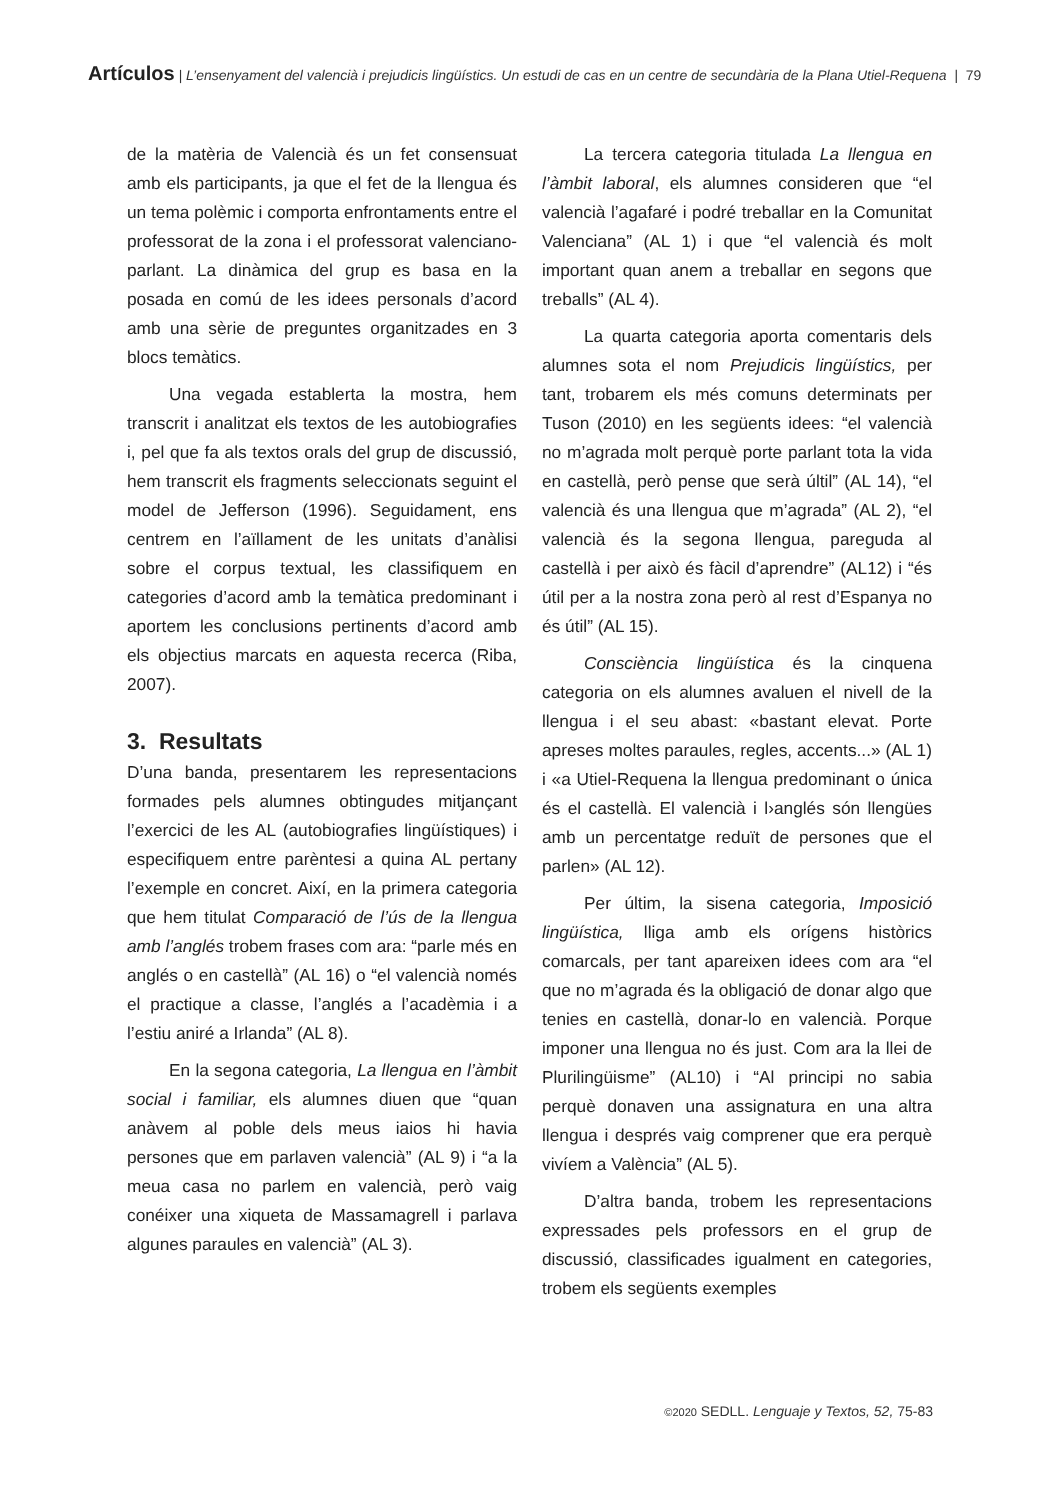Artículos | L’ensenyament del valencià i prejudicis lingüístics. Un estudi de cas en un centre de secundària de la Plana Utiel-Requena | 79
de la matèria de Valencià és un fet consensuat amb els participants, ja que el fet de la llengua és un tema polèmic i comporta enfrontaments entre el professorat de la zona i el professorat valenciano-parlant. La dinàmica del grup es basa en la posada en comú de les idees personals d’acord amb una sèrie de preguntes organitzades en 3 blocs temàtics.
Una vegada establerta la mostra, hem transcrit i analitzat els textos de les autobiografies i, pel que fa als textos orals del grup de discussió, hem transcrit els fragments seleccionats seguint el model de Jefferson (1996). Seguidament, ens centrem en l’aïllament de les unitats d’anàlisi sobre el corpus textual, les classifiquem en categories d’acord amb la temàtica predominant i aportem les conclusions pertinents d’acord amb els objectius marcats en aquesta recerca (Riba, 2007).
3. Resultats
D’una banda, presentarem les representacions formades pels alumnes obtingudes mitjançant l’exercici de les AL (autobiografies lingüístiques) i especifiquem entre parèntesi a quina AL pertany l’exemple en concret. Així, en la primera categoria que hem titulat Comparació de l’ús de la llengua amb l’anglés trobem frases com ara: “parle més en anglés o en castellà” (AL 16) o “el valencià només el practique a classe, l’anglés a l’acadèmia i a l’estiu aniré a Irlanda” (AL 8).
En la segona categoria, La llengua en l’àmbit social i familiar, els alumnes diuen que “quan anàvem al poble dels meus iaios hi havia persones que em parlaven valencià” (AL 9) i “a la meua casa no parlem en valencià, però vaig conéixer una xiqueta de Massamagrell i parlava algunes paraules en valencià” (AL 3).
La tercera categoria titulada La llengua en l’àmbit laboral, els alumnes consideren que “el valencià l’agafaré i podré treballar en la Comunitat Valenciana” (AL 1) i que “el valencià és molt important quan anem a treballar en segons que treballs” (AL 4).
La quarta categoria aporta comentaris dels alumnes sota el nom Prejudicis lingüístics, per tant, trobarem els més comuns determinats per Tuson (2010) en les següents idees: “el valencià no m’agrada molt perquè porte parlant tota la vida en castellà, però pense que serà últil” (AL 14), “el valencià és una llengua que m’agrada” (AL 2), “el valencià és la segona llengua, pareguda al castellà i per això és fàcil d’aprendre” (AL12) i “és útil per a la nostra zona però al rest d’Espanya no és útil” (AL 15).
Consciència lingüística és la cinquena categoria on els alumnes avaluen el nivell de la llengua i el seu abast: «bastant elevat. Porte apreses moltes paraules, regles, accents...» (AL 1) i «a Utiel-Requena la llengua predominant o única és el castellà. El valencià i l›anglés són llengües amb un percentatge reduït de persones que el parlen» (AL 12).
Per últim, la sisena categoria, Imposició lingüística, lliga amb els orígens històrics comarcals, per tant apareixen idees com ara “el que no m’agrada és la obligació de donar algo que tenies en castellà, donar-lo en valencià. Porque imponer una llengua no és just. Com ara la llei de Plurilingüisme” (AL10) i “Al principi no sabia perquè donaven una assignatura en una altra llengua i després vaig comprener que era perquè vivíem a València” (AL 5).
D’altra banda, trobem les representacions expressades pels professors en el grup de discussió, classificades igualment en categories, trobem els següents exemples
©2020 SEDLL. Lenguaje y Textos, 52, 75-83